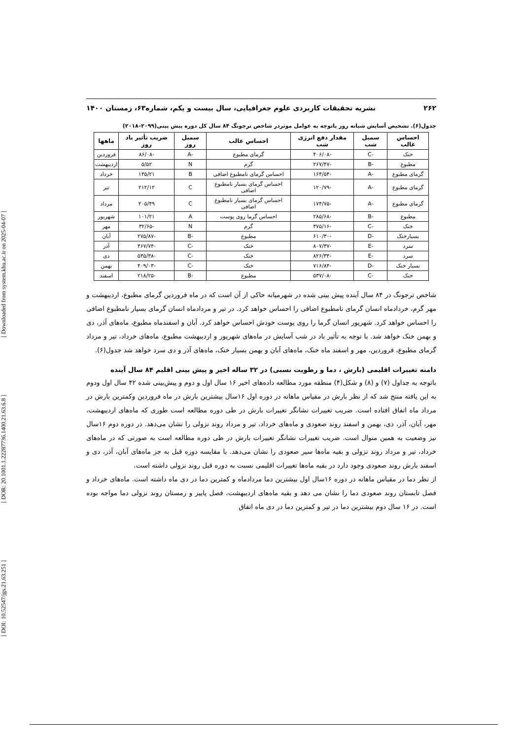[ DOI: 10.52547/jgs.21.63.251 ] [ DOR: 20.1001.1.22287736.1400.21.63.6.8 ] [ Downloaded from system.khu.ac.ir on 2025-04-07 ]
۲۶۲ نشریه تحقیقات کاربردی علوم جغرافیایی، سال بیست و یکم، شماره۶۳، زمستان ۱۴۰۰
جدول(۶). تشخیص آسایش شبانه روز باتوجه به عوامل موثردر شاخص ترجونگ ۸۴ سال کل دوره پیش بینی(۲۰۹۹–۲۰۱۸)
| احساس غالب | سمبل شب | مقدار دفع انرژی شب | احساس غالب | سمبل روز | ضریب تأثیر باد روز | ماهها |
| --- | --- | --- | --- | --- | --- | --- |
| خنک | -C | -۴۰۶/۰۸ | گرمای مطبوع | -A | -۸۶/۰۸ | فروردین |
| مطبوع | -B | -۲۶۷/۴۷ | گرم | N | ۵/۵۲ | اردیبهشت |
| گرمای مطبوع | -A | -۱۶۴/۵۴ | احساس گرمای نامطبوع اضافی | B | ۱۳۵/۲۱ | خرداد |
| گرمای مطبوع | -A | -۱۲۰/۷۹ | احساس گرمای بسیار نامطبوع اضافی | C | ۲۱۲/۱۲ | تیر |
| گرمای مطبوع | -A | -۱۷۴/۷۵ | احساس گرمای بسیار نامطبوع اضافی | C | ۲۰۵/۴۹ | مرداد |
| مطبوع | -B | -۲۸۵/۶۸ | احساس گرما روی پوست | A | ۱۰۱/۲۱ | شهریور |
| خنک | -C | -۳۷۵/۱۶ | گرم | N | -۳۲/۶۵ | مهر |
| بسیارخنک | -D | -۶۱۰/۳۰ | مطبوع | -B | -۲۷۵/۸۷ | آبان |
| سرد | -E | -۸۰۷/۳۷ | خنک | -C | -۴۶۷/۷۴ | آذر |
| سرد | -E | -۸۲۶/۳۴ | خنک | -C | -۵۳۵/۳۸ | دی |
| بسیار خنک | -D | -۷۱۶/۸۴ | خنک | -C | -۴۰۹/۰۳ | بهمن |
| خنک | -C | -۵۳۷/۰۸ | مطبوع | -B | -۲۱۸/۲۵ | اسفند |
شاخص ترجونگ در ۸۴ سال آینده پیش بینی شده در شهرمیانه حاکی از آن است که در ماه فروردین گرمای مطبوع، اردیبهشت و مهر گرم، خردادماه انسان گرمای نامطبوع اضافی را احساس خواهد کرد. در تیر و مردادماه انسان گرمای بسیار نامطبوع اضافی را احساس خواهد کرد. شهریور انسان گرما را روی پوست خودش احساس خواهد کرد. آبان و اسفندماه مطبوع، ماه‌های آذر، دی و بهمن خنک خواهد شد. با توجه به تأثیر باد در شب آسایش در ماه‌های شهریور و اردیبهشت مطبوع، ماه‌های خرداد، تیر و مرداد گرمای مطبوع، فروردین، مهر و اسفند ماه خنک، ماه‌های آبان و بهمن بسیار خنک، ماه‌های آذر و دی سرد خواهد شد جدول(۶).
دامنه تغییرات اقلیمی (بارش ، دما و رطوبت نسبی) در ۳۲ ساله اخیر و پیش بینی اقلیم ۸۴ سال آینده
باتوجه به جداول (۷) و (۸) و شکل(۴) منطقه مورد مطالعه داده‌های اخیر ۱۶ سال اول و دوم و پیش‌بینی شده ۴۲ سال اول ودوم به این یافته منتج شد که از نظر بارش در مقیاس ماهانه در دوره اول ۱۶سال بیشترین بارش در ماه فروردین وکمترین بارش در مرداد ماه اتفاق افتاده است. ضریب تغییرات نشانگر تغییرات بارش در طی دوره مطالعه است طوری که ماه‌های اردیبهشت، مهر، آبان، آذر، دی، بهمن و اسفند روند صعودی و ماه‌های خرداد، تیر و مرداد روند نزولی را نشان می‌دهد. در دوره دوم ۱۶سال نیز وضعیت به همین منوال است. ضریب تغییرات نشانگر تغییرات بارش در طی دوره مطالعه است به صورتی که در ماه‌های خرداد، تیر و مرداد روند نزولی و بقیه ماه‌ها سیر صعودی را نشان می‌دهد. با مقایسه دوره قبل به جز ماه‌های آبان، آذر، دی و اسفند بارش روند صعودی وجود دارد در بقیه ماه‌ها تغییرات اقلیمی نسبت به دوره قبل روند نزولی داشته است.
از نظر دما در مقیاس ماهانه در دوره ۱۶سال اول بیشترین دما مردادماه و کمترین دما در دی ماه داشته است. ماه‌های خرداد و فصل تابستان روند صعودی دما را نشان می دهد و بقیه ماه‌های اردیبهشت، فصل پاییز و زمستان روند نزولی دما مواجه بوده است. در ۱۶ سال دوم بیشترین دما در تیر و کمترین دما در دی ماه اتفاق